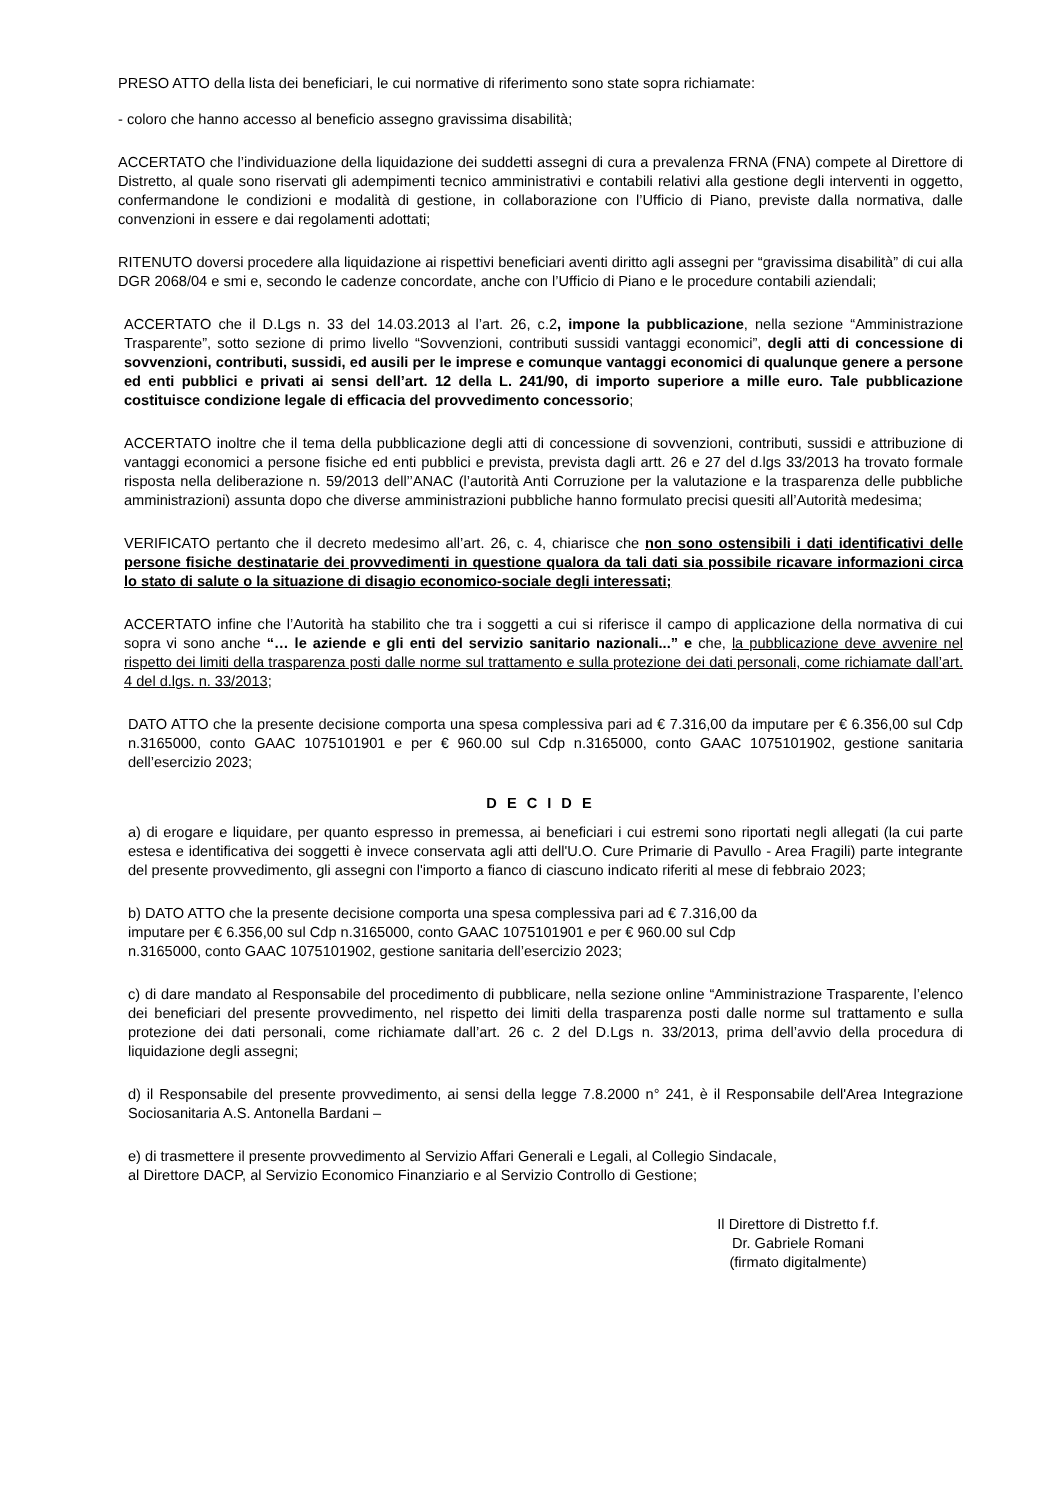PRESO ATTO della lista dei beneficiari, le cui normative di riferimento sono state sopra richiamate:
- coloro che hanno accesso al beneficio assegno gravissima disabilità;
ACCERTATO che l’individuazione della liquidazione dei suddetti assegni di cura a prevalenza FRNA (FNA) compete al Direttore di Distretto, al quale sono riservati gli adempimenti tecnico amministrativi e contabili relativi alla gestione degli interventi in oggetto, confermandone le condizioni e modalità di gestione, in collaborazione con l’Ufficio di Piano, previste dalla normativa, dalle convenzioni in essere e dai regolamenti adottati;
RITENUTO doversi procedere alla liquidazione ai rispettivi beneficiari aventi diritto agli assegni per “gravissima disabilità” di cui alla DGR 2068/04 e smi e, secondo le cadenze concordate, anche con l’Ufficio di Piano e le procedure contabili aziendali;
ACCERTATO che il D.Lgs n. 33 del 14.03.2013 al l’art. 26, c.2, impone la pubblicazione, nella sezione “Amministrazione Trasparente”, sotto sezione di primo livello “Sovvenzioni, contributi sussidi vantaggi economici”, degli atti di concessione di sovvenzioni, contributi, sussidi, ed ausili per le imprese e comunque vantaggi economici di qualunque genere a persone ed enti pubblici e privati ai sensi dell’art. 12 della L. 241/90, di importo superiore a mille euro. Tale pubblicazione costituisce condizione legale di efficacia del provvedimento concessorio;
ACCERTATO inoltre che il tema della pubblicazione degli atti di concessione di sovvenzioni, contributi, sussidi e attribuzione di vantaggi economici a persone fisiche ed enti pubblici e prevista, prevista dagli artt. 26 e 27 del d.lgs 33/2013 ha trovato formale risposta nella deliberazione n. 59/2013 dell’’ANAC (l’autorità Anti Corruzione per la valutazione e la trasparenza delle pubbliche amministrazioni) assunta dopo che diverse amministrazioni pubbliche hanno formulato precisi quesiti all’Autorità medesima;
VERIFICATO pertanto che il decreto medesimo all’art. 26, c. 4, chiarisce che non sono ostensibili i dati identificativi delle persone fisiche destinatarie dei provvedimenti in questione qualora da tali dati sia possibile ricavare informazioni circa lo stato di salute o la situazione di disagio economico-sociale degli interessati;
ACCERTATO infine che l’Autorità ha stabilito che tra i soggetti a cui si riferisce il campo di applicazione della normativa di cui sopra vi sono anche “… le aziende e gli enti del servizio sanitario nazionali...” e che, la pubblicazione deve avvenire nel rispetto dei limiti della trasparenza posti dalle norme sul trattamento e sulla protezione dei dati personali, come richiamate dall’art. 4 del d.lgs. n. 33/2013;
DATO ATTO che la presente decisione comporta una spesa complessiva pari ad € 7.316,00 da imputare per € 6.356,00 sul Cdp n.3165000, conto GAAC 1075101901 e per € 960.00 sul Cdp n.3165000, conto GAAC 1075101902, gestione sanitaria dell’esercizio 2023;
D E C I D E
a) di erogare e liquidare, per quanto espresso in premessa, ai beneficiari i cui estremi sono riportati negli allegati (la cui parte estesa e identificativa dei soggetti è invece conservata agli atti dell'U.O. Cure Primarie di Pavullo - Area Fragili) parte integrante del presente provvedimento, gli assegni con l'importo a fianco di ciascuno indicato riferiti al mese di febbraio 2023;
b) DATO ATTO che la presente decisione comporta una spesa complessiva pari ad € 7.316,00 da
imputare per € 6.356,00 sul Cdp n.3165000, conto GAAC 1075101901 e per € 960.00 sul Cdp
n.3165000, conto GAAC 1075101902, gestione sanitaria dell’esercizio 2023;
c) di dare mandato al Responsabile del procedimento di pubblicare, nella sezione online “Amministrazione Trasparente, l’elenco dei beneficiari del presente provvedimento, nel rispetto dei limiti della trasparenza posti dalle norme sul trattamento e sulla protezione dei dati personali, come richiamate dall’art. 26 c. 2 del D.Lgs n. 33/2013, prima dell’avvio della procedura di liquidazione degli assegni;
d) il Responsabile del presente provvedimento, ai sensi della legge 7.8.2000 n° 241, è il Responsabile dell'Area Integrazione Sociosanitaria A.S. Antonella Bardani –
e) di trasmettere il presente provvedimento al Servizio Affari Generali e Legali, al Collegio Sindacale,
al Direttore DACP, al Servizio Economico Finanziario e al Servizio Controllo di Gestione;
Il Direttore di Distretto f.f.
Dr. Gabriele Romani
(firmato digitalmente)